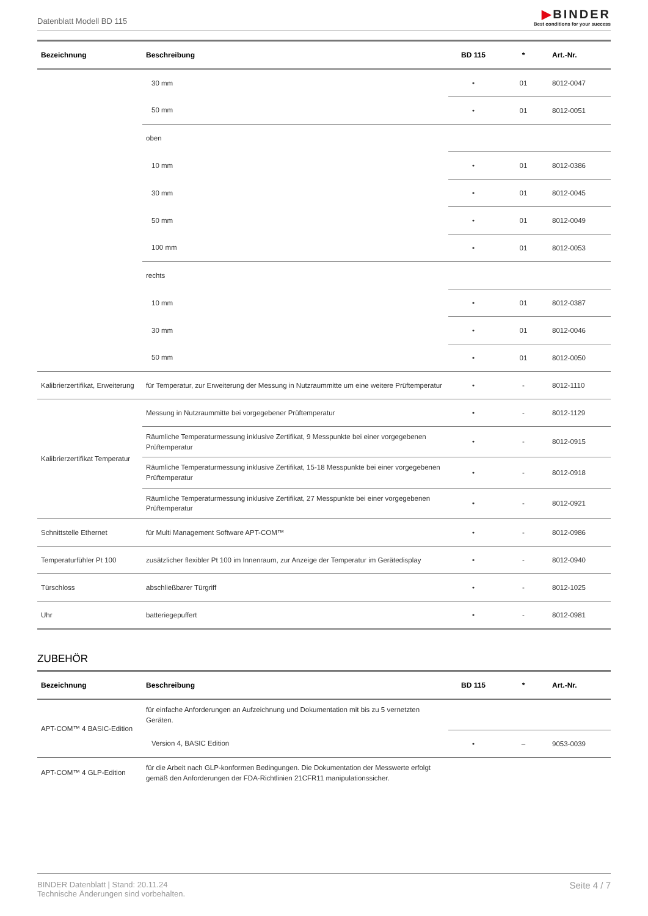Datenblatt Modell BD 115
▶BINDER
Best conditions for your success
| Bezeichnung | Beschreibung | BD 115 | * | Art.-Nr. |
| --- | --- | --- | --- | --- |
| | 30 mm | • | 01 | 8012-0047 |
| | 50 mm | • | 01 | 8012-0051 |
| | oben | | | |
| | 10 mm | • | 01 | 8012-0386 |
| | 30 mm | • | 01 | 8012-0045 |
| | 50 mm | • | 01 | 8012-0049 |
| | 100 mm | • | 01 | 8012-0053 |
| | rechts | | | |
| | 10 mm | • | 01 | 8012-0387 |
| | 30 mm | • | 01 | 8012-0046 |
| | 50 mm | • | 01 | 8012-0050 |
| Kalibrierzertifikat, Erweiterung | für Temperatur, zur Erweiterung der Messung in Nutzraummitte um eine weitere Prüftemperatur | • | - | 8012-1110 |
| Kalibrierzertifikat Temperatur | Messung in Nutzraummitte bei vorgegebener Prüftemperatur | • | - | 8012-1129 |
| | Räumliche Temperaturmessung inklusive Zertifikat, 9 Messpunkte bei einer vorgegebenen Prüftemperatur | • | - | 8012-0915 |
| | Räumliche Temperaturmessung inklusive Zertifikat, 15-18 Messpunkte bei einer vorgegebenen Prüftemperatur | • | - | 8012-0918 |
| | Räumliche Temperaturmessung inklusive Zertifikat, 27 Messpunkte bei einer vorgegebenen Prüftemperatur | • | - | 8012-0921 |
| Schnittstelle Ethernet | für Multi Management Software APT-COM™ | • | - | 8012-0986 |
| Temperaturfühler Pt 100 | zusätzlicher flexibler Pt 100 im Innenraum, zur Anzeige der Temperatur im Gerätedisplay | • | - | 8012-0940 |
| Türschloss | abschließbarer Türgriff | • | - | 8012-1025 |
| Uhr | batteriegepuffert | • | - | 8012-0981 |
ZUBEHÖR
| Bezeichnung | Beschreibung | BD 115 | * | Art.-Nr. |
| --- | --- | --- | --- | --- |
| APT-COM™ 4 BASIC-Edition | für einfache Anforderungen an Aufzeichnung und Dokumentation mit bis zu 5 vernetzten Geräten. | | | |
| | Version 4, BASIC Edition | • | – | 9053-0039 |
| APT-COM™ 4 GLP-Edition | für die Arbeit nach GLP-konformen Bedingungen. Die Dokumentation der Messwerte erfolgt gemäß den Anforderungen der FDA-Richtlinien 21CFR11 manipulationssicher. | | | |
BINDER Datenblatt | Stand: 20.11.24
Technische Änderungen sind vorbehalten.
Seite 4 / 7